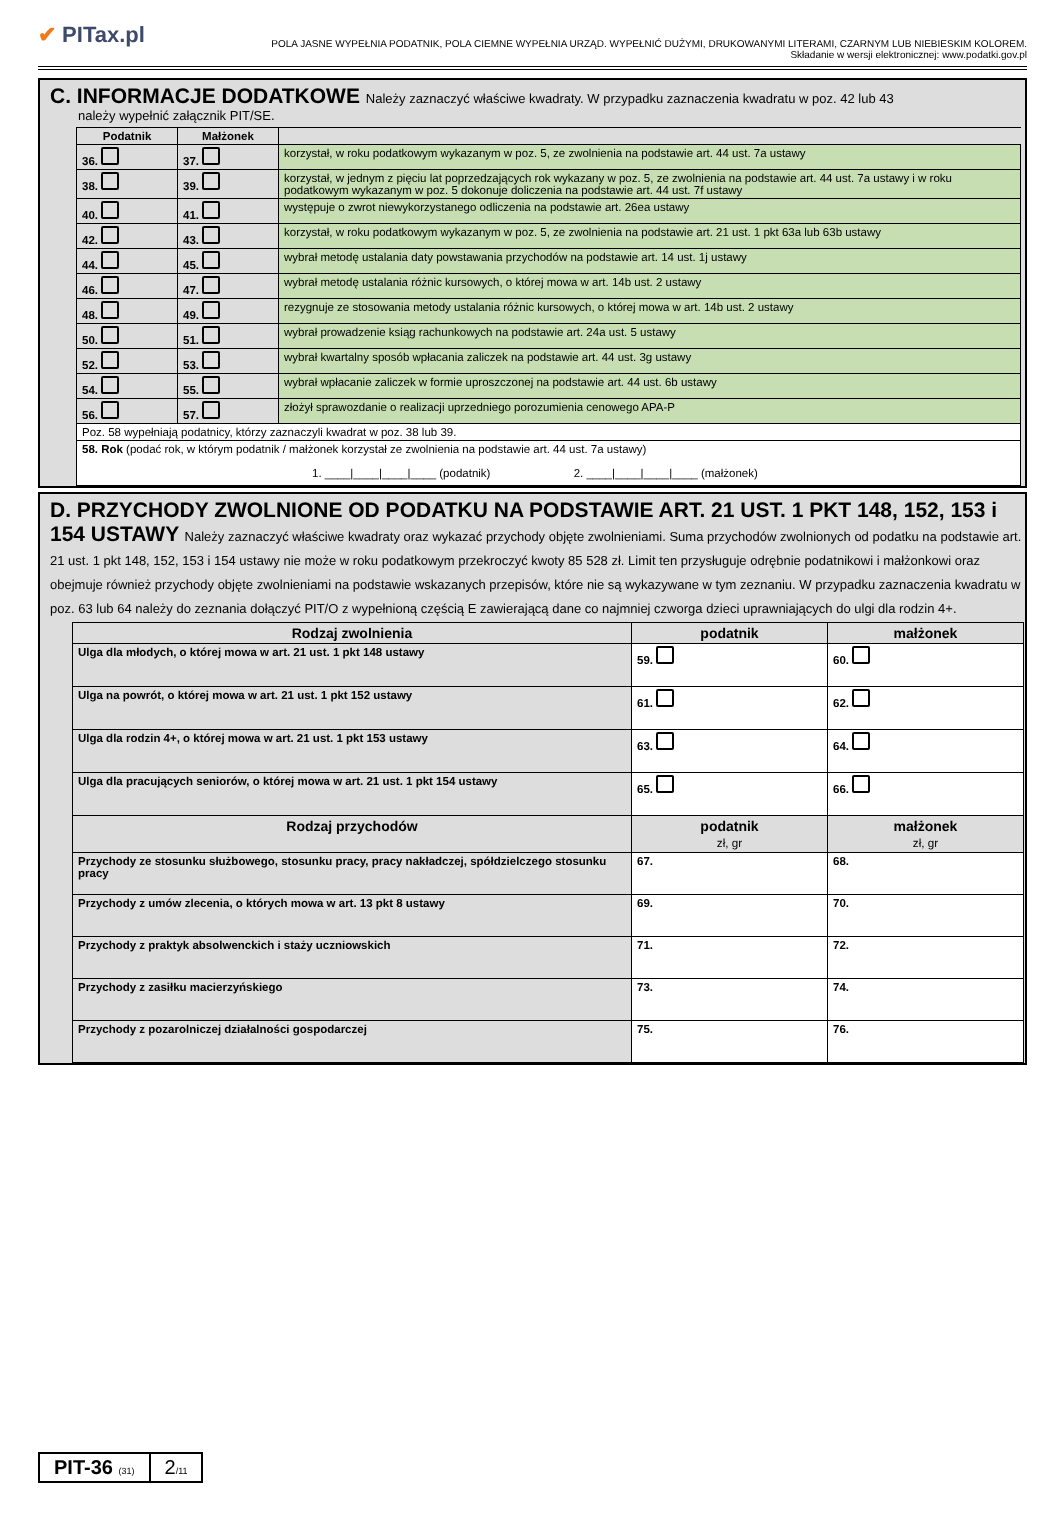✔ PITax.pl
POLA JASNE WYPEŁNIA PODATNIK, POLA CIEMNE WYPEŁNIA URZĄD. WYPEŁNIĆ DUŻYMI, DRUKOWANYMI LITERAMI, CZARNYM LUB NIEBIESKIM KOLOREM.
Składanie w wersji elektronicznej: www.podatki.gov.pl
C. INFORMACJE DODATKOWE Należy zaznaczyć właściwe kwadraty. W przypadku zaznaczenia kwadratu w poz. 42 lub 43
należy wypełnić załącznik PIT/SE.
| Podatnik | Małżonek | |
| --- | --- | --- |
| 36. | 37. | korzystał, w roku podatkowym wykazanym w poz. 5, ze zwolnienia na podstawie art. 44 ust. 7a ustawy |
| 38. | 39. | korzystał, w jednym z pięciu lat poprzedzających rok wykazany w poz. 5, ze zwolnienia na podstawie art. 44 ust. 7a ustawy i w roku podatkowym wykazanym w poz. 5 dokonuje doliczenia na podstawie art. 44 ust. 7f ustawy |
| 40. | 41. | występuje o zwrot niewykorzystanego odliczenia na podstawie art. 26ea ustawy |
| 42. | 43. | korzystał, w roku podatkowym wykazanym w poz. 5, ze zwolnienia na podstawie art. 21 ust. 1 pkt 63a lub 63b ustawy |
| 44. | 45. | wybrał metodę ustalania daty powstawania przychodów na podstawie art. 14 ust. 1j ustawy |
| 46. | 47. | wybrał metodę ustalania różnic kursowych, o której mowa w art. 14b ust. 2 ustawy |
| 48. | 49. | rezygnuje ze stosowania metody ustalania różnic kursowych, o której mowa w art. 14b ust. 2 ustawy |
| 50. | 51. | wybrał prowadzenie ksiąg rachunkowych na podstawie art. 24a ust. 5 ustawy |
| 52. | 53. | wybrał kwartalny sposób wpłacania zaliczek na podstawie art. 44 ust. 3g ustawy |
| 54. | 55. | wybrał wpłacanie zaliczek w formie uproszczonej na podstawie art. 44 ust. 6b ustawy |
| 56. | 57. | złożył sprawozdanie o realizacji uprzedniego porozumienia cenowego APA-P |
| Poz. 58 wypełniają podatnicy, którzy zaznaczyli kwadrat w poz. 38 lub 39. | | |
| 58. Rok (podać rok, w którym podatnik / małżonek korzystał ze zwolnienia na podstawie art. 44 ust. 7a ustawy) 1. ____/____/____/____ (podatnik) 2. ____/____/____/____ (małżonek) | | |
D. PRZYCHODY ZWOLNIONE OD PODATKU NA PODSTAWIE ART. 21 UST. 1 PKT 148, 152, 153 i 154 USTAWY Należy zaznaczyć właściwe kwadraty oraz wykazać przychody objęte zwolnieniami. Suma przychodów zwolnionych od podatku na podstawie art. 21 ust. 1 pkt 148, 152, 153 i 154 ustawy nie może w roku podatkowym przekroczyć kwoty 85 528 zł. Limit ten przysługuje odrębnie podatnikowi i małżonkowi oraz obejmuje również przychody objęte zwolnieniami na podstawie wskazanych przepisów, które nie są wykazywane w tym zeznaniu. W przypadku zaznaczenia kwadratu w poz. 63 lub 64 należy do zeznania dołączyć PIT/O z wypełnioną częścią E zawierającą dane co najmniej czworga dzieci uprawniających do ulgi dla rodzin 4+.
| Rodzaj zwolnienia | podatnik | małżonek |
| --- | --- | --- |
| Ulga dla młodych, o której mowa w art. 21 ust. 1 pkt 148 ustawy | 59. | 60. |
| Ulga na powrót, o której mowa w art. 21 ust. 1 pkt 152 ustawy | 61. | 62. |
| Ulga dla rodzin 4+, o której mowa w art. 21 ust. 1 pkt 153 ustawy | 63. | 64. |
| Ulga dla pracujących seniorów, o której mowa w art. 21 ust. 1 pkt 154 ustawy | 65. | 66. |
| Rodzaj przychodów | podatnik zł, gr | małżonek zł, gr |
| Przychody ze stosunku służbowego, stosunku pracy, pracy nakładczej, spółdzielczego stosunku pracy | 67. | 68. |
| Przychody z umów zlecenia, o których mowa w art. 13 pkt 8 ustawy | 69. | 70. |
| Przychody z praktyk absolwenckich i staży uczniowskich | 71. | 72. |
| Przychody z zasiłku macierzyńskiego | 73. | 74. |
| Przychody z pozarolniczej działalności gospodarczej | 75. | 76. |
PIT-36 (31)
2/11